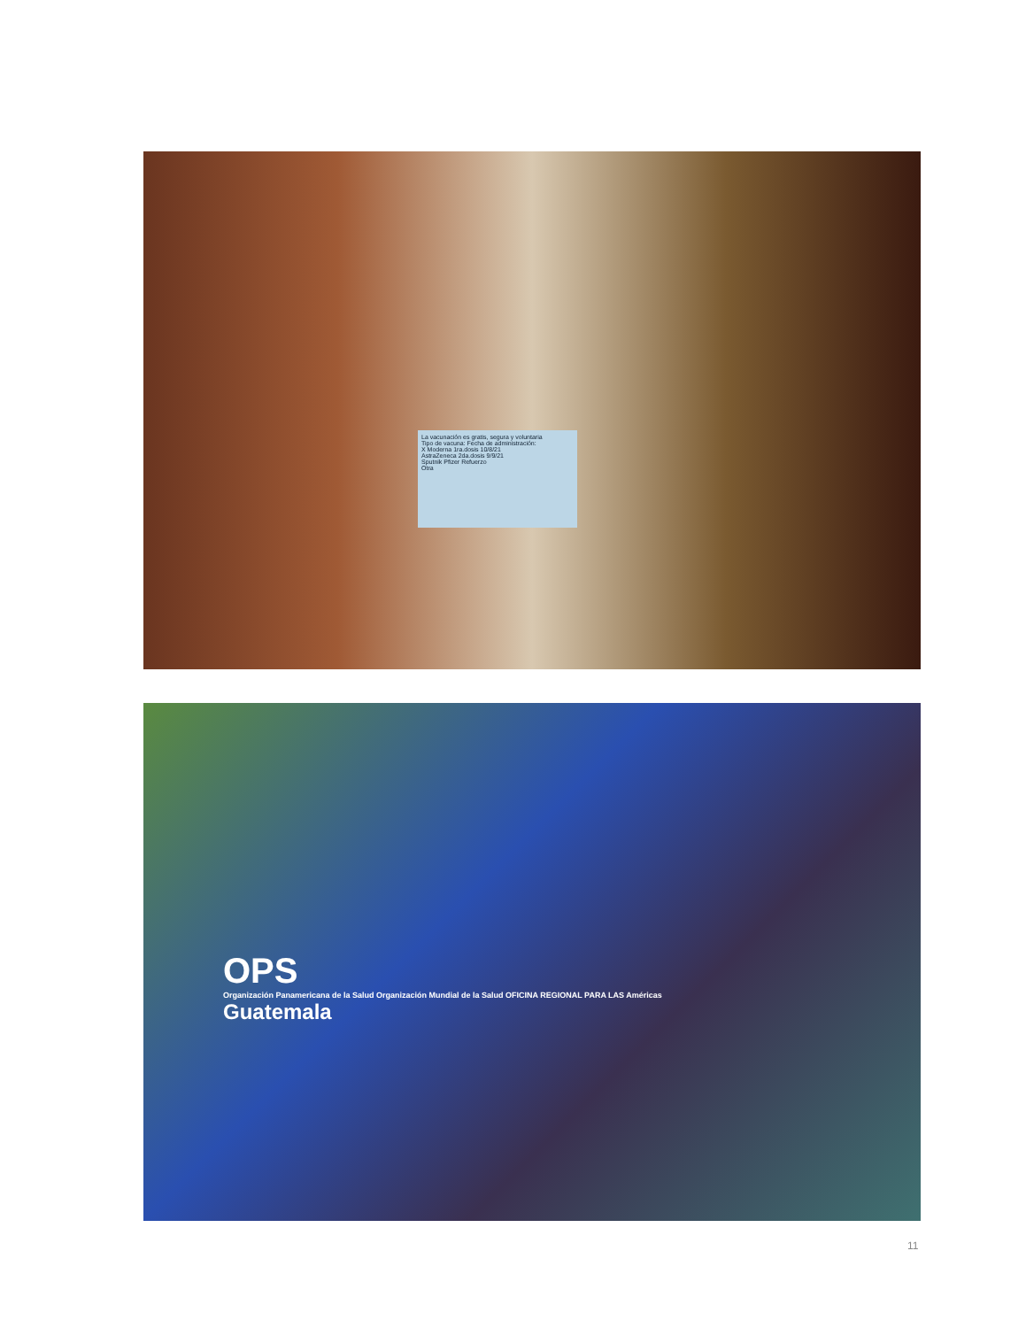La vacunación es gratis, segura y voluntaria
Tipo de vacuna: Fecha de administración:
X Moderna 1ra.dosis 10/8/21
AstraZeneca 2da.dosis 9/9/21
Sputnik Pfizer Refuerzo
Otra
OPS
Organización Panamericana de la Salud Organización Mundial de la Salud OFICINA REGIONAL PARA LAS Américas
Guatemala
11